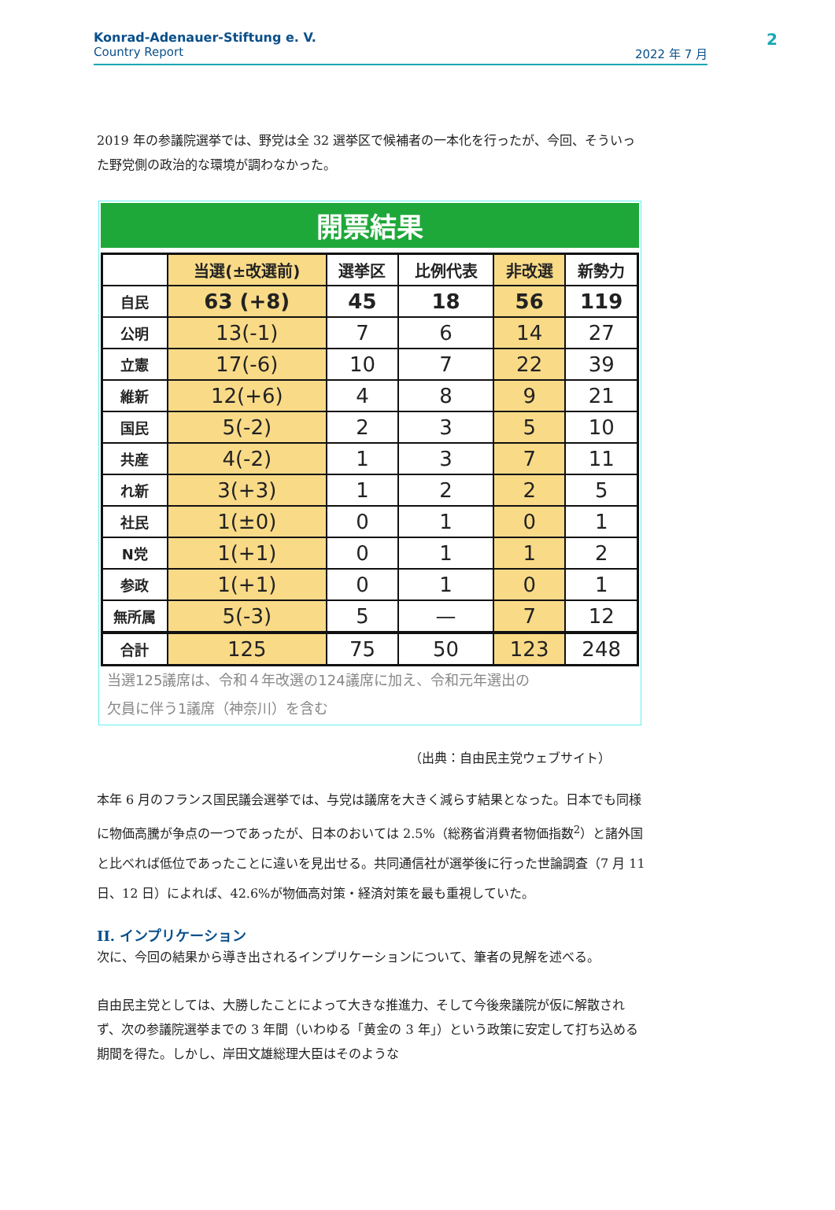Konrad-Adenauer-Stiftung e. V.
Country Report 2022 年 7 月
2
2019 年の参議院選挙では、野党は全 32 選挙区で候補者の一本化を行ったが、今回、そういった野党側の政治的な環境が調わなかった。
開票結果
| | 当選(±改選前) | 選挙区 | 比例代表 | 非改選 | 新勢力 |
| --- | --- | --- | --- | --- | --- |
| 自民 | 63 (+8) | 45 | 18 | 56 | 119 |
| 公明 | 13(-1) | 7 | 6 | 14 | 27 |
| 立憲 | 17(-6) | 10 | 7 | 22 | 39 |
| 維新 | 12(+6) | 4 | 8 | 9 | 21 |
| 国民 | 5(-2) | 2 | 3 | 5 | 10 |
| 共産 | 4(-2) | 1 | 3 | 7 | 11 |
| れ新 | 3(+3) | 1 | 2 | 2 | 5 |
| 社民 | 1(±0) | 0 | 1 | 0 | 1 |
| N党 | 1(+1) | 0 | 1 | 1 | 2 |
| 参政 | 1(+1) | 0 | 1 | 0 | 1 |
| 無所属 | 5(-3) | 5 | — | 7 | 12 |
| 合計 | 125 | 75 | 50 | 123 | 248 |
当選125議席は、令和４年改選の124議席に加え、令和元年選出の
欠員に伴う1議席（神奈川）を含む
（出典：自由民主党ウェブサイト）
本年 6 月のフランス国民議会選挙では、与党は議席を大きく減らす結果となった。日本でも同様に物価高騰が争点の一つであったが、日本のおいては 2.5%（総務省消費者物価指数<sup>2</sup>）と諸外国と比べれば低位であったことに違いを見出せる。共同通信社が選挙後に行った世論調査（7 月 11 日、12 日）によれば、42.6%が物価高対策・経済対策を最も重視していた。
II. インプリケーション
次に、今回の結果から導き出されるインプリケーションについて、筆者の見解を述べる。
自由民主党としては、大勝したことによって大きな推進力、そして今後衆議院が仮に解散されず、次の参議院選挙までの 3 年間（いわゆる「黄金の 3 年」）という政策に安定して打ち込める期間を得た。しかし、岸田文雄総理大臣はそのような